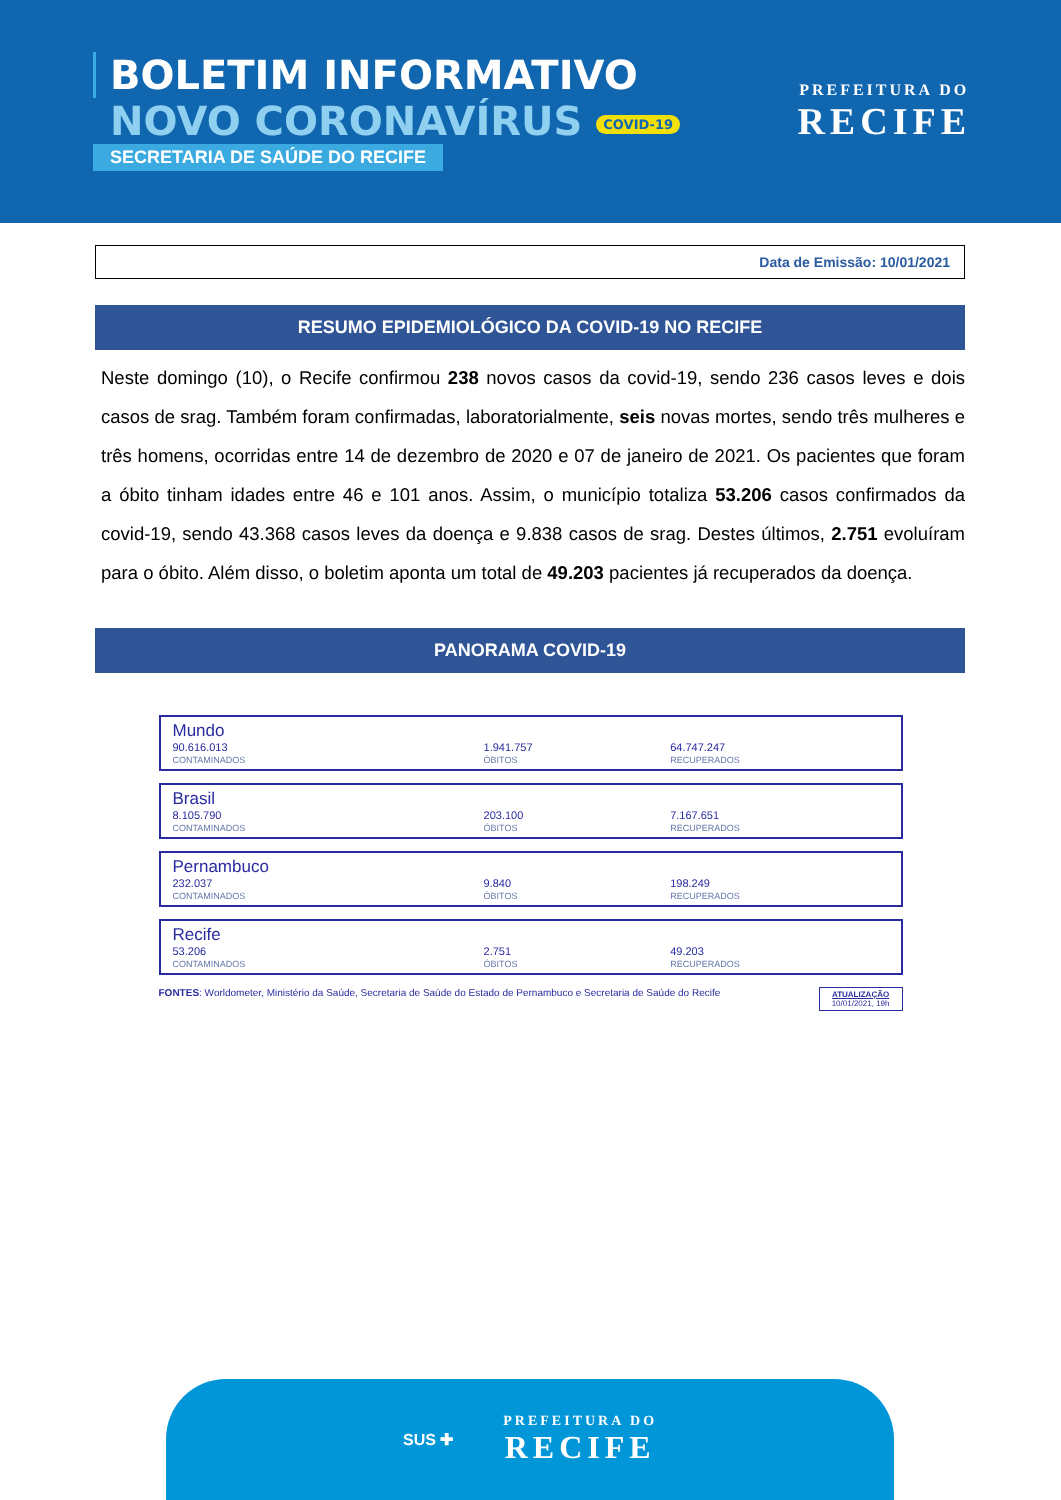BOLETIM INFORMATIVO
NOVO CORONAVÍRUS COVID-19
SECRETARIA DE SAÚDE DO RECIFE
PREFEITURA DO
RECIFE
Data de Emissão: 10/01/2021
RESUMO EPIDEMIOLÓGICO DA COVID-19 NO RECIFE
Neste domingo (10), o Recife confirmou 238 novos casos da covid-19, sendo 236 casos leves e dois casos de srag. Também foram confirmadas, laboratorialmente, seis novas mortes, sendo três mulheres e três homens, ocorridas entre 14 de dezembro de 2020 e 07 de janeiro de 2021. Os pacientes que foram a óbito tinham idades entre 46 e 101 anos. Assim, o município totaliza 53.206 casos confirmados da covid-19, sendo 43.368 casos leves da doença e 9.838 casos de srag. Destes últimos, 2.751 evoluíram para o óbito. Além disso, o boletim aponta um total de 49.203 pacientes já recuperados da doença.
PANORAMA COVID-19
| Mundo 90.616.013 CONTAMINADOS | 1.941.757 ÓBITOS | 64.747.247 RECUPERADOS |
| Brasil 8.105.790 CONTAMINADOS | 203.100 ÓBITOS | 7.167.651 RECUPERADOS |
| Pernambuco 232.037 CONTAMINADOS | 9.840 ÓBITOS | 198.249 RECUPERADOS |
| Recife 53.206 CONTAMINADOS | 2.751 ÓBITOS | 49.203 RECUPERADOS |
FONTES: Worldometer, Ministério da Saúde, Secretaria de Saúde do Estado de Pernambuco e Secretaria de Saúde do Recife ATUALIZAÇÃO
10/01/2021, 19h
SUS ✚
PREFEITURA DO
RECIFE